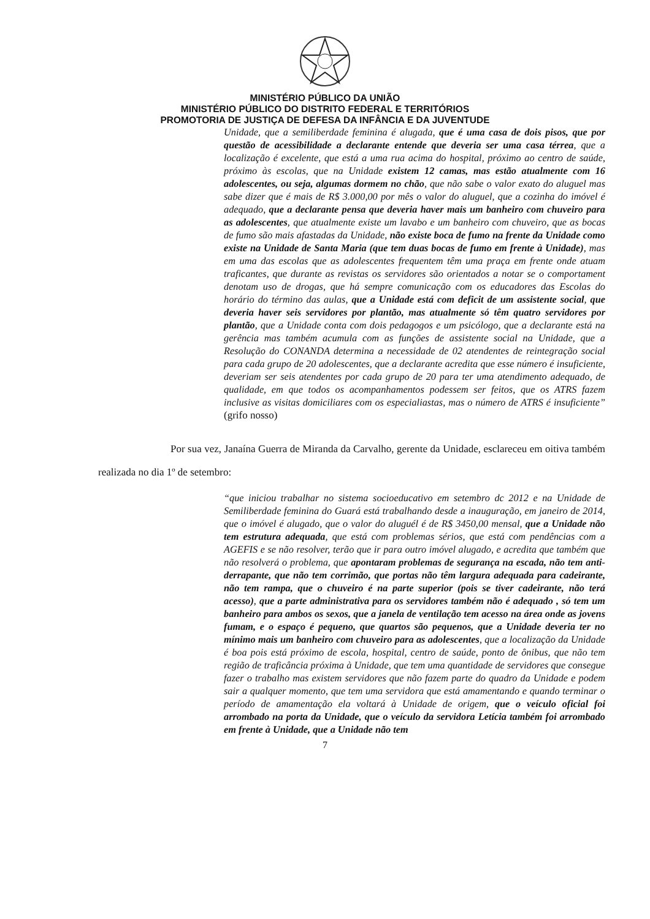MINISTÉRIO PÚBLICO DA UNIÃO
MINISTÉRIO PÚBLICO DO DISTRITO FEDERAL E TERRITÓRIOS
PROMOTORIA DE JUSTIÇA DE DEFESA DA INFÂNCIA E DA JUVENTUDE
Unidade, que a semiliberdade feminina é alugada, que é uma casa de dois pisos, que por questão de acessibilidade a declarante entende que deveria ser uma casa térrea, que a localização é excelente, que está a uma rua acima do hospital, próximo ao centro de saúde, próximo às escolas, que na Unidade existem 12 camas, mas estão atualmente com 16 adolescentes, ou seja, algumas dormem no chão, que não sabe o valor exato do aluguel mas sabe dizer que é mais de R$ 3.000,00 por mês o valor do aluguel, que a cozinha do imóvel é adequado, que a declarante pensa que deveria haver mais um banheiro com chuveiro para as adolescentes, que atualmente existe um lavabo e um banheiro com chuveiro, que as bocas de fumo são mais afastadas da Unidade, não existe boca de fumo na frente da Unidade como existe na Unidade de Santa Maria (que tem duas bocas de fumo em frente à Unidade), mas em uma das escolas que as adolescentes frequentem têm uma praça em frente onde atuam traficantes, que durante as revistas os servidores são orientados a notar se o comportament denotam uso de drogas, que há sempre comunicação com os educadores das Escolas do horário do término das aulas, que a Unidade está com deficit de um assistente social, que deveria haver seis servidores por plantão, mas atualmente só têm quatro servidores por plantão, que a Unidade conta com dois pedagogos e um psicólogo, que a declarante está na gerência mas também acumula com as funções de assistente social na Unidade, que a Resolução do CONANDA determina a necessidade de 02 atendentes de reintegração social para cada grupo de 20 adolescentes, que a declarante acredita que esse número é insuficiente, deveriam ser seis atendentes por cada grupo de 20 para ter uma atendimento adequado, de qualidade, em que todos os acompanhamentos podessem ser feitos, que os ATRS fazem inclusive as visitas domiciliares com os especialiastas, mas o número de ATRS é insuficiente” (grifo nosso)
Por sua vez, Janaína Guerra de Miranda da Carvalho, gerente da Unidade, esclareceu em oitiva também realizada no dia 1º de setembro:
“que iniciou trabalhar no sistema socioeducativo em setembro dc 2012 e na Unidade de Semiliberdade feminina do Guará está trabalhando desde a inauguração, em janeiro de 2014, que o imóvel é alugado, que o valor do aluguél é de R$ 3450,00 mensal, que a Unidade não tem estrutura adequada, que está com problemas sérios, que está com pendências com a AGEFIS e se não resolver, terão que ir para outro imóvel alugado, e acredita que também que não resolverá o problema, que apontaram problemas de segurança na escada, não tem anti-derrapante, que não tem corrimão, que portas não têm largura adequada para cadeirante, não tem rampa, que o chuveiro é na parte superior (pois se tiver cadeirante, não terá acesso), que a parte administrativa para os servidores também não é adequado , só tem um banheiro para ambos os sexos, que a janela de ventilação tem acesso na área onde as jovens fumam, e o espaço é pequeno, que quartos são pequenos, que a Unidade deveria ter no mínimo mais um banheiro com chuveiro para as adolescentes, que a localização da Unidade é boa pois está próximo de escola, hospital, centro de saúde, ponto de ônibus, que não tem região de traficância próxima à Unidade, que tem uma quantidade de servidores que consegue fazer o trabalho mas existem servidores que não fazem parte do quadro da Unidade e podem sair a qualquer momento, que tem uma servidora que está amamentando e quando terminar o período de amamentação ela voltará à Unidade de origem, que o veículo oficial foi arrombado na porta da Unidade, que o veículo da servidora Letícia também foi arrombado em frente à Unidade, que a Unidade não tem
7